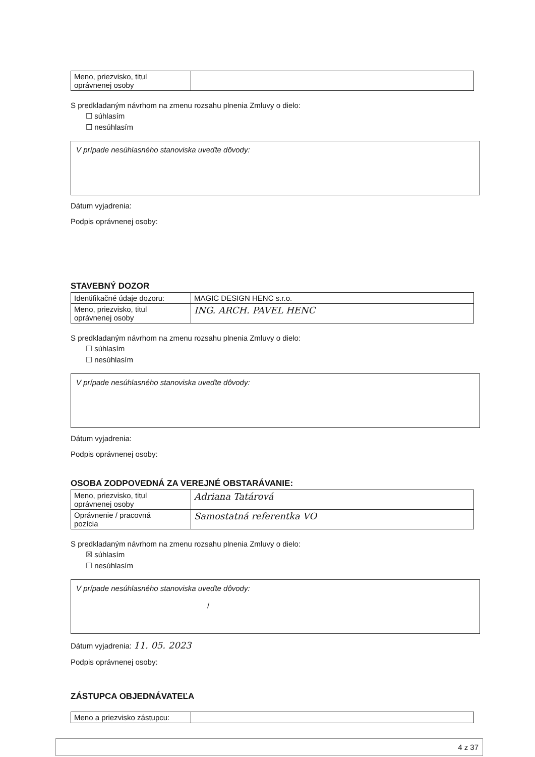| Meno, priezvisko, titul oprávnenej osoby | |
S predkladaným návrhom na zmenu rozsahu plnenia Zmluvy o dielo:
☐ súhlasím
☐ nesúhlasím
V prípade nesúhlasného stanoviska uveďte dôvody:
Dátum vyjadrenia:
Podpis oprávnenej osoby:
STAVEBNÝ DOZOR
| Identifikačné údaje dozoru: | MAGIC DESIGN HENC s.r.o. |
| Meno, priezvisko, titul oprávnenej osoby | ING. ARCH. PAVEL HENC |
S predkladaným návrhom na zmenu rozsahu plnenia Zmluvy o dielo:
☐ súhlasím
☐ nesúhlasím
V prípade nesúhlasného stanoviska uveďte dôvody:
Dátum vyjadrenia:
Podpis oprávnenej osoby:
OSOBA ZODPOVEDNÁ ZA VEREJNÉ OBSTARÁVANIE:
| Meno, priezvisko, titul oprávnenej osoby | Adriana Tatárová |
| Oprávnenie / pracovná pozícia | Samostatná referentka VO |
S predkladaným návrhom na zmenu rozsahu plnenia Zmluvy o dielo:
☒ súhlasím
☐ nesúhlasím
V prípade nesúhlasného stanoviska uveďte dôvody:
/
Dátum vyjadrenia: 11. 05. 2023
Podpis oprávnenej osoby:
ZÁSTUPCA OBJEDNÁVATEĽA
| Meno a priezvisko zástupcu: | |
4 z 37